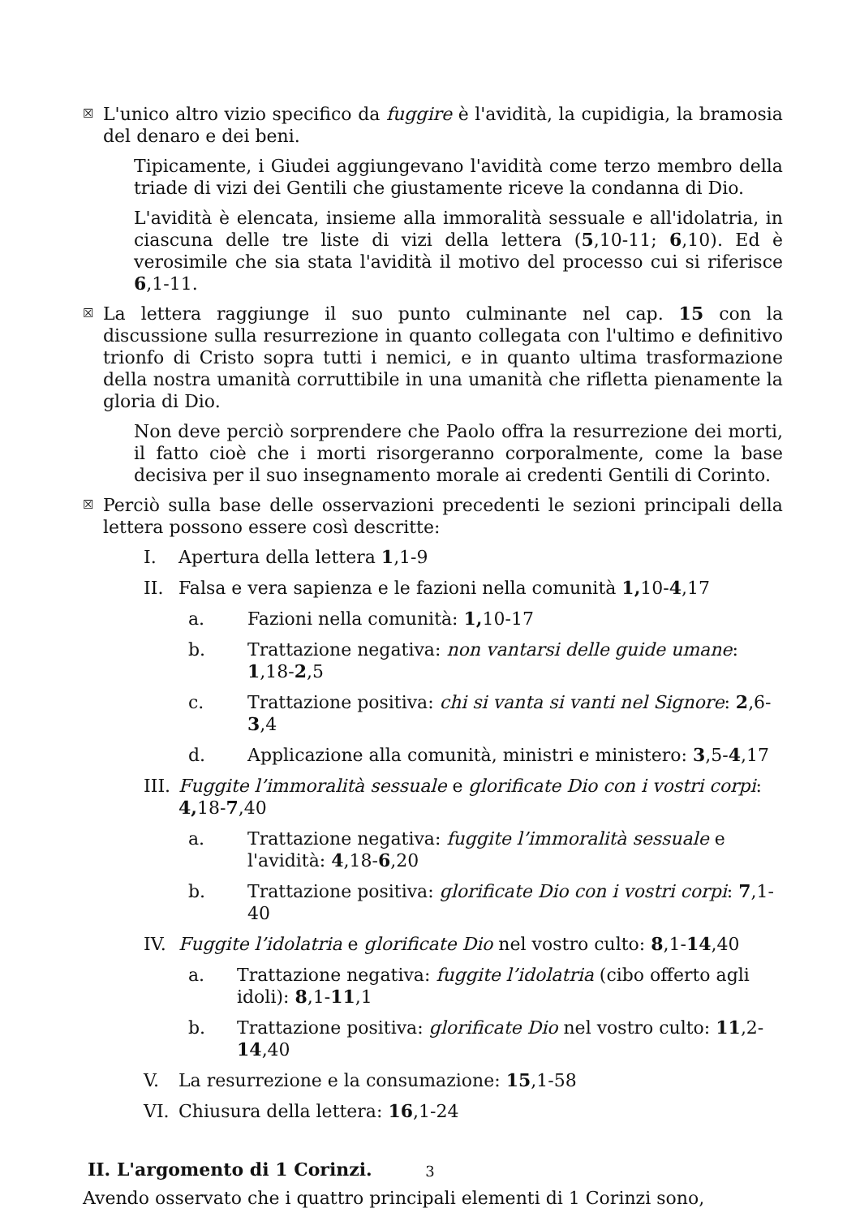☒
L'unico altro vizio specifico da fuggire è l'avidità, la cupidigia, la bramosia del denaro e dei beni.
Tipicamente, i Giudei aggiungevano l'avidità come terzo membro della triade di vizi dei Gentili che giustamente riceve la condanna di Dio.
L'avidità è elencata, insieme alla immoralità sessuale e all'idolatria, in ciascuna delle tre liste di vizi della lettera (5,10-11; 6,10). Ed è verosimile che sia stata l'avidità il motivo del processo cui si riferisce 6,1-11.
☒
La lettera raggiunge il suo punto culminante nel cap. 15 con la discussione sulla resurrezione in quanto collegata con l'ultimo e definitivo trionfo di Cristo sopra tutti i nemici, e in quanto ultima trasformazione della nostra umanità corruttibile in una umanità che rifletta pienamente la gloria di Dio.
Non deve perciò sorprendere che Paolo offra la resurrezione dei morti, il fatto cioè che i morti risorgeranno corporalmente, come la base decisiva per il suo insegnamento morale ai credenti Gentili di Corinto.
☒
Perciò sulla base delle osservazioni precedenti le sezioni principali della lettera possono essere così descritte:
I. Apertura della lettera 1,1-9
II. Falsa e vera sapienza e le fazioni nella comunità 1, 10-4,17
a. Fazioni nella comunità: 1, 10-17
b. Trattazione negativa: non vantarsi delle guide umane: 1,18-2,5
c. Trattazione positiva: chi si vanta si vanti nel Signore: 2,6-3,4
d. Applicazione alla comunità, ministri e ministero: 3,5-4,17
III. Fuggite l’immoralità sessuale e glorificate Dio con i vostri corpi: 4, 18-7,40
a. Trattazione negativa: fuggite l’immoralità sessuale e l'avidità: 4,18-6,20
b. Trattazione positiva: glorificate Dio con i vostri corpi: 7,1-40
IV. Fuggite l’idolatria e glorificate Dio nel vostro culto: 8,1-14,40
a. Trattazione negativa: fuggite l’idolatria (cibo offerto agli idoli): 8,1-11,1
b. Trattazione positiva: glorificate Dio nel vostro culto: 11,2-14,40
V. La resurrezione e la consumazione: 15,1-58
VI. Chiusura della lettera: 16,1-24
II. L'argomento di 1 Corinzi.
Avendo osservato che i quattro principali elementi di 1 Corinzi sono,
3